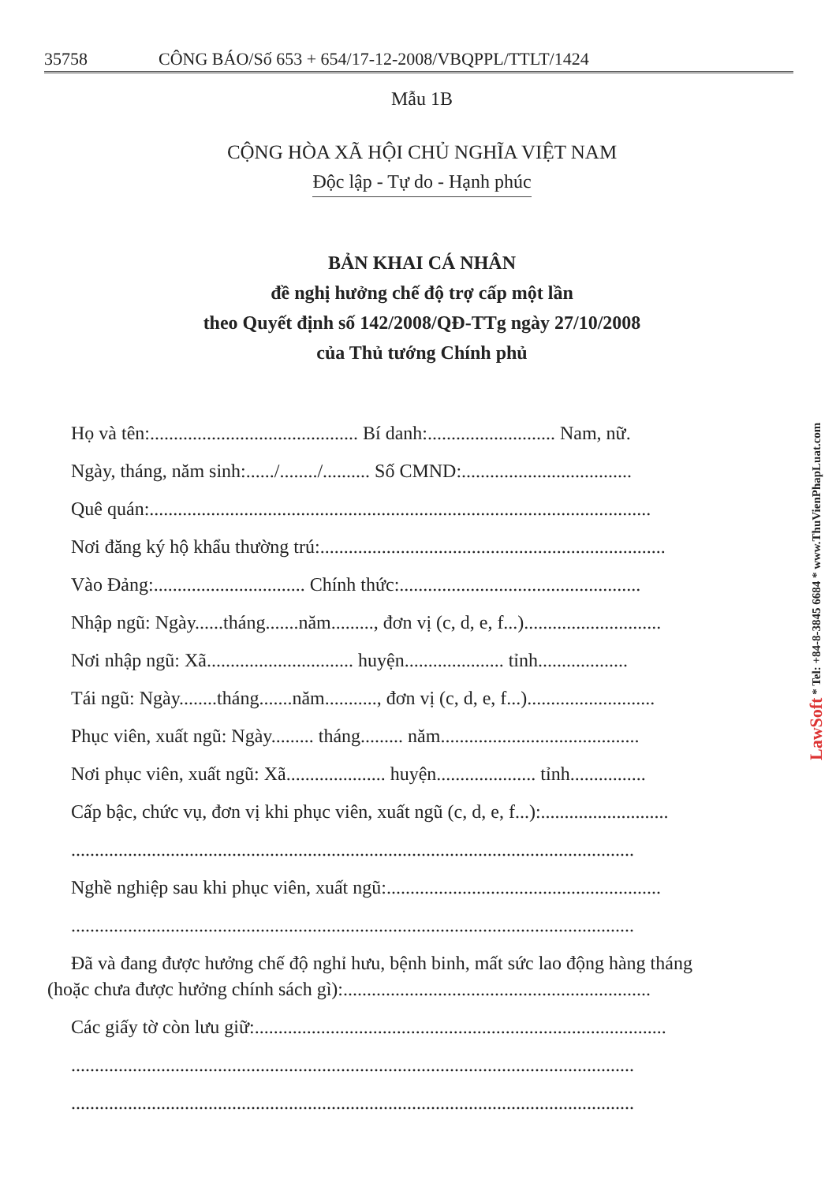35758 CÔNG BÁO/Số 653 + 654/17-12-2008/VBQPPL/TTLT/1424
Mẫu 1B
CỘNG HÒA XÃ HỘI CHỦ NGHĨA VIỆT NAM
Độc lập - Tự do - Hạnh phúc
BẢN KHAI CÁ NHÂN
đề nghị hưởng chế độ trợ cấp một lần
theo Quyết định số 142/2008/QĐ-TTg ngày 27/10/2008
của Thủ tướng Chính phủ
Họ và tên:............................................ Bí danh:........................... Nam, nữ.
Ngày, tháng, năm sinh:....../......../.......... Số CMND:....................................
Quê quán:..........................................................................................................
Nơi đăng ký hộ khẩu thường trú:.........................................................................
Vào Đảng:................................ Chính thức:...................................................
Nhập ngũ: Ngày......tháng.......năm........., đơn vị (c, d, e, f...).............................
Nơi nhập ngũ: Xã............................... huyện..................... tỉnh...................
Tái ngũ: Ngày........tháng.......năm..........., đơn vị (c, d, e, f...)...........................
Phục viên, xuất ngũ: Ngày......... tháng......... năm..........................................
Nơi phục viên, xuất ngũ: Xã..................... huyện..................... tỉnh................
Cấp bậc, chức vụ, đơn vị khi phục viên, xuất ngũ (c, d, e, f...):...........................
.......................................................................................................................
Nghề nghiệp sau khi phục viên, xuất ngũ:..........................................................
.......................................................................................................................
Đã và đang được hưởng chế độ nghỉ hưu, bệnh binh, mất sức lao động hàng tháng
(hoặc chưa được hưởng chính sách gì):.................................................................
Các giấy tờ còn lưu giữ:.......................................................................................
.......................................................................................................................
.......................................................................................................................
LawSoft * Tel: +84-8-3845 6684 * www.ThuVienPhapLuat.com